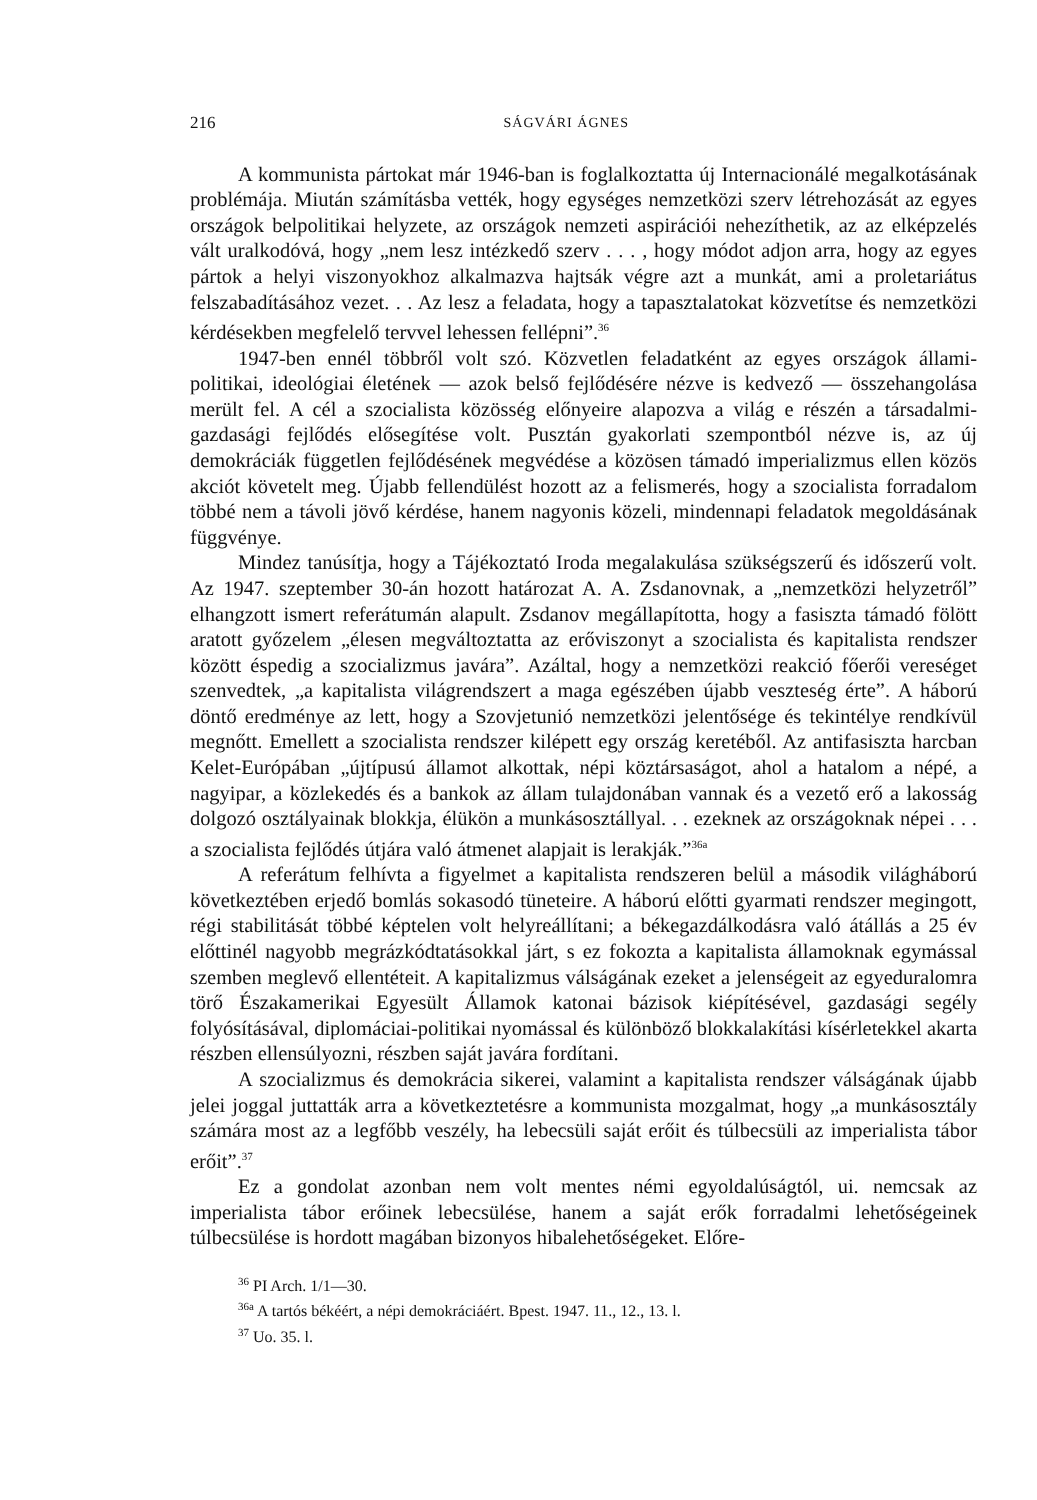216 SÁGVÁRI ÁGNES
A kommunista pártokat már 1946-ban is foglalkoztatta új Internacionálé megalkotásának problémája. Miután számításba vették, hogy egységes nemzetközi szerv létrehozását az egyes országok belpolitikai helyzete, az országok nemzeti aspirációi nehezíthetik, az az elképzelés vált uralkodóvá, hogy „nem lesz intézkedő szerv . . . , hogy módot adjon arra, hogy az egyes pártok a helyi viszonyokhoz alkalmazva hajtsák végre azt a munkát, ami a proletariátus felszabadításához vezet. . . Az lesz a feladata, hogy a tapasztalatokat közvetítse és nemzetközi kérdésekben megfelelő tervvel lehessen fellépni”.<sup>36</sup>
1947-ben ennél többről volt szó. Közvetlen feladatként az egyes országok állami-politikai, ideológiai életének — azok belső fejlődésére nézve is kedvező — összehangolása merült fel. A cél a szocialista közösség előnyeire alapozva a világ e részén a társadalmi-gazdasági fejlődés elősegítése volt. Pusztán gyakorlati szempontból nézve is, az új demokráciák független fejlődésének megvédése a közösen támadó imperializmus ellen közös akciót követelt meg. Újabb fellendülést hozott az a felismerés, hogy a szocialista forradalom többé nem a távoli jövő kérdése, hanem nagyonis közeli, mindennapi feladatok megoldásának függvénye.
Mindez tanúsítja, hogy a Tájékoztató Iroda megalakulása szükségszerű és időszerű volt. Az 1947. szeptember 30-án hozott határozat A. A. Zsdanovnak, a „nemzetközi helyzetről” elhangzott ismert referátumán alapult. Zsdanov megállapította, hogy a fasiszta támadó fölött aratott győzelem „élesen megváltoztatta az erőviszonyt a szocialista és kapitalista rendszer között éspedig a szocializmus javára”. Azáltal, hogy a nemzetközi reakció főerői vereséget szenvedtek, „a kapitalista világrendszert a maga egészében újabb veszteség érte”. A háború döntő eredménye az lett, hogy a Szovjetunió nemzetközi jelentősége és tekintélye rendkívül megnőtt. Emellett a szocialista rendszer kilépett egy ország keretéből. Az antifasiszta harcban Kelet-Európában „újtípusú államot alkottak, népi köztársaságot, ahol a hatalom a népé, a nagyipar, a közlekedés és a bankok az állam tulajdonában vannak és a vezető erő a lakosság dolgozó osztályainak blokkja, élükön a munkásosztállyal. . . ezeknek az országoknak népei . . . a szocialista fejlődés útjára való átmenet alapjait is lerakják.”<sup>36a</sup>
A referátum felhívta a figyelmet a kapitalista rendszeren belül a második világháború következtében erjedő bomlás sokasodó tüneteire. A háború előtti gyarmati rendszer megingott, régi stabilitását többé képtelen volt helyreállítani; a békegazdálkodásra való átállás a 25 év előttinél nagyobb megrázkódtatásokkal járt, s ez fokozta a kapitalista államoknak egymással szemben meglevő ellentéteit. A kapitalizmus válságának ezeket a jelenségeit az egyeduralomra törő Északamerikai Egyesült Államok katonai bázisok kiépítésével, gazdasági segély folyósításával, diplomáciai-politikai nyomással és különböző blokkalakítási kísérletekkel akarta részben ellensúlyozni, részben saját javára fordítani.
A szocializmus és demokrácia sikerei, valamint a kapitalista rendszer válságának újabb jelei joggal juttatták arra a következtetésre a kommunista mozgalmat, hogy „a munkásosztály számára most az a legfőbb veszély, ha lebecsüli saját erőit és túlbecsüli az imperialista tábor erőit”.<sup>37</sup>
Ez a gondolat azonban nem volt mentes némi egyoldalúságtól, ui. nemcsak az imperialista tábor erőinek lebecsülése, hanem a saját erők forradalmi lehetőségeinek túlbecsülése is hordott magában bizonyos hibalehetőségeket. Előre-
<sup>36</sup> PI Arch. 1/1—30.
<sup>36a</sup> A tartós békéért, a népi demokráciáért. Bpest. 1947. 11., 12., 13. l.
<sup>37</sup> Uo. 35. l.